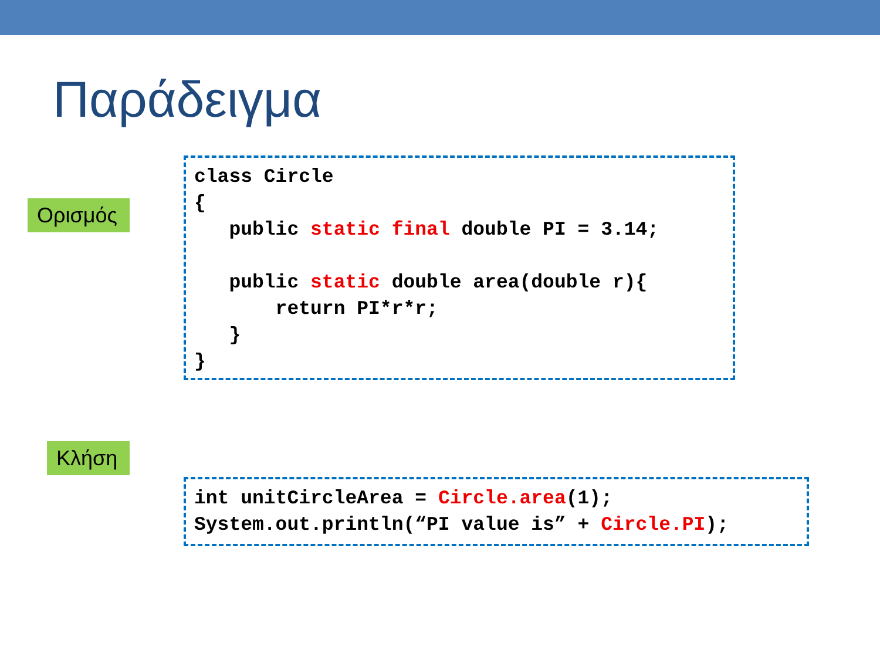Παράδειγμα
Ορισμός
class Circle { public static final double PI = 3.14; public static double area(double r){ return PI*r*r; } }
Κλήση
int unitCircleArea = Circle.area(1); System.out.println(“PI value is” + Circle.PI);